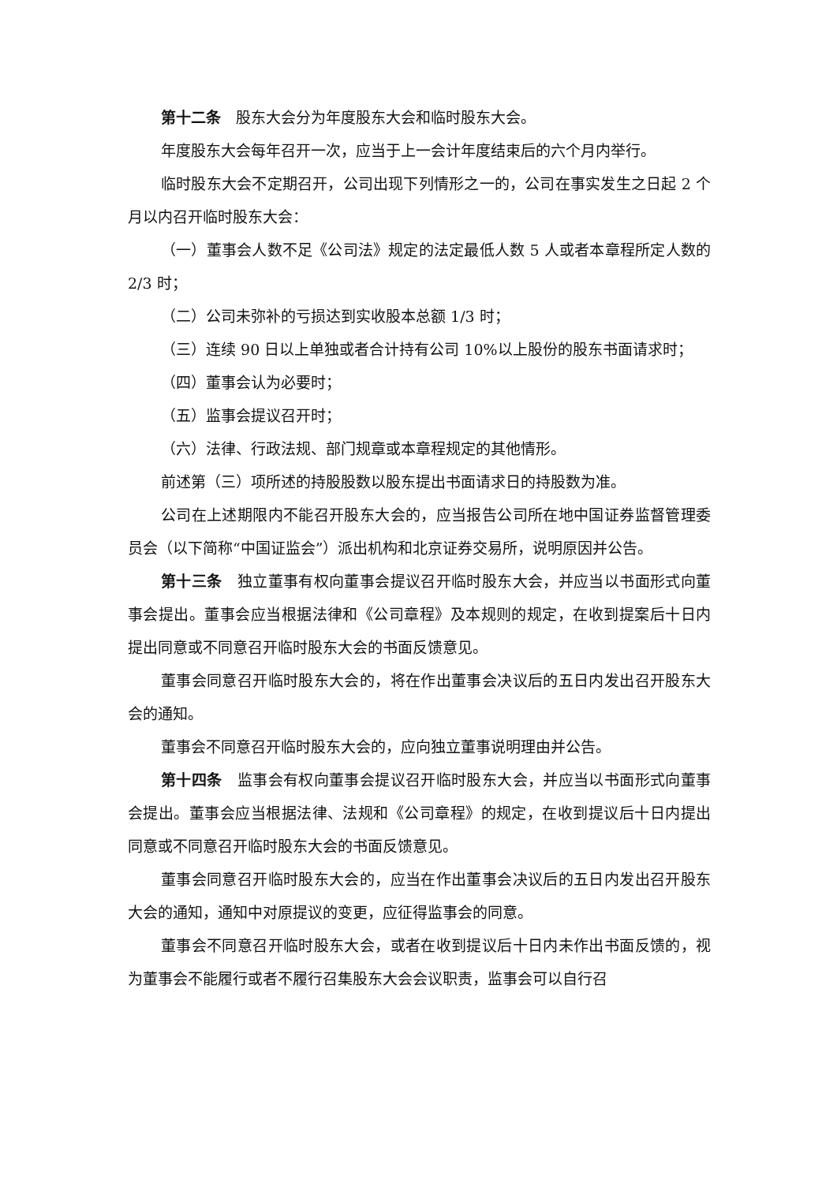第十二条　股东大会分为年度股东大会和临时股东大会。
年度股东大会每年召开一次，应当于上一会计年度结束后的六个月内举行。
临时股东大会不定期召开，公司出现下列情形之一的，公司在事实发生之日起 2 个月以内召开临时股东大会：
（一）董事会人数不足《公司法》规定的法定最低人数 5 人或者本章程所定人数的 2/3 时；
（二）公司未弥补的亏损达到实收股本总额 1/3 时；
（三）连续 90 日以上单独或者合计持有公司 10%以上股份的股东书面请求时；
（四）董事会认为必要时；
（五）监事会提议召开时；
（六）法律、行政法规、部门规章或本章程规定的其他情形。
前述第（三）项所述的持股股数以股东提出书面请求日的持股数为准。
公司在上述期限内不能召开股东大会的，应当报告公司所在地中国证券监督管理委员会（以下简称“中国证监会”）派出机构和北京证券交易所，说明原因并公告。
第十三条　独立董事有权向董事会提议召开临时股东大会，并应当以书面形式向董事会提出。董事会应当根据法律和《公司章程》及本规则的规定，在收到提案后十日内提出同意或不同意召开临时股东大会的书面反馈意见。
董事会同意召开临时股东大会的，将在作出董事会决议后的五日内发出召开股东大会的通知。
董事会不同意召开临时股东大会的，应向独立董事说明理由并公告。
第十四条　监事会有权向董事会提议召开临时股东大会，并应当以书面形式向董事会提出。董事会应当根据法律、法规和《公司章程》的规定，在收到提议后十日内提出同意或不同意召开临时股东大会的书面反馈意见。
董事会同意召开临时股东大会的，应当在作出董事会决议后的五日内发出召开股东大会的通知，通知中对原提议的变更，应征得监事会的同意。
董事会不同意召开临时股东大会，或者在收到提议后十日内未作出书面反馈的，视为董事会不能履行或者不履行召集股东大会会议职责，监事会可以自行召